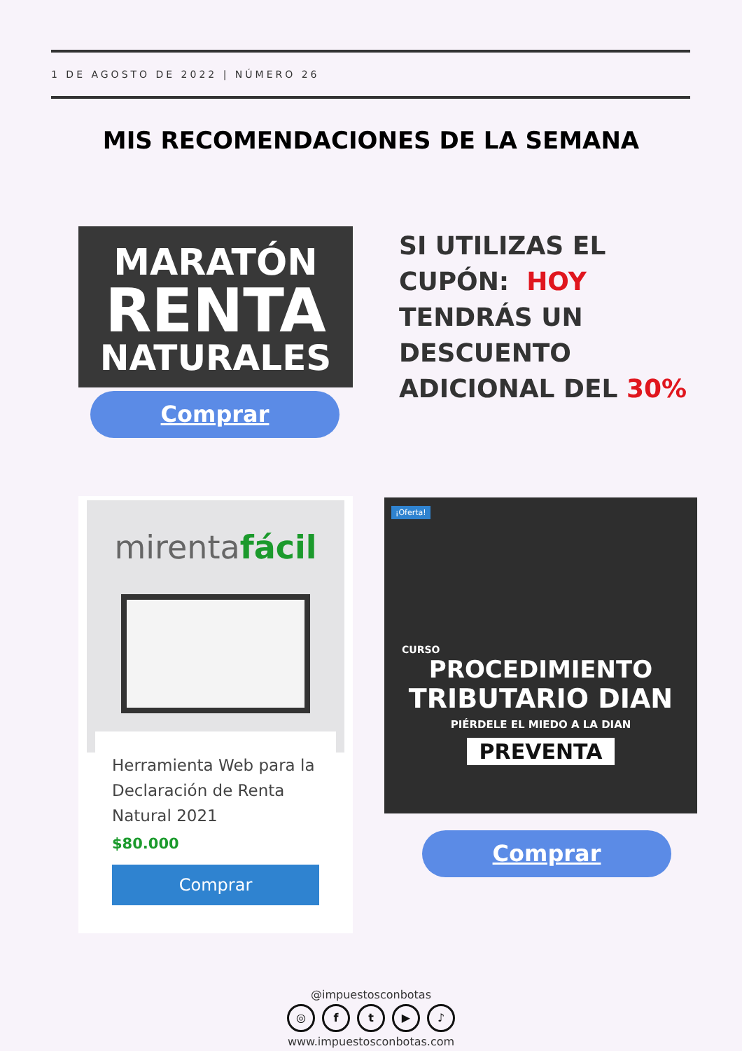1 DE AGOSTO DE 2022 | NÚMERO 26
MIS RECOMENDACIONES DE LA SEMANA
MARATÓN
RENTA
NATURALES
Comprar
SI UTILIZAS EL
CUPÓN: HOY
TENDRÁS UN
DESCUENTO
ADICIONAL DEL 30%
mirentafácil
Herramienta Web para la Declaración de Renta Natural 2021
$80.000
Comprar
¡Oferta!
CURSO
PROCEDIMIENTO
TRIBUTARIO DIAN
PIÉRDELE EL MIEDO A LA DIAN
PREVENTA
Comprar
@impuestosconbotas
◎ ft ▶ ♪
www.impuestosconbotas.com